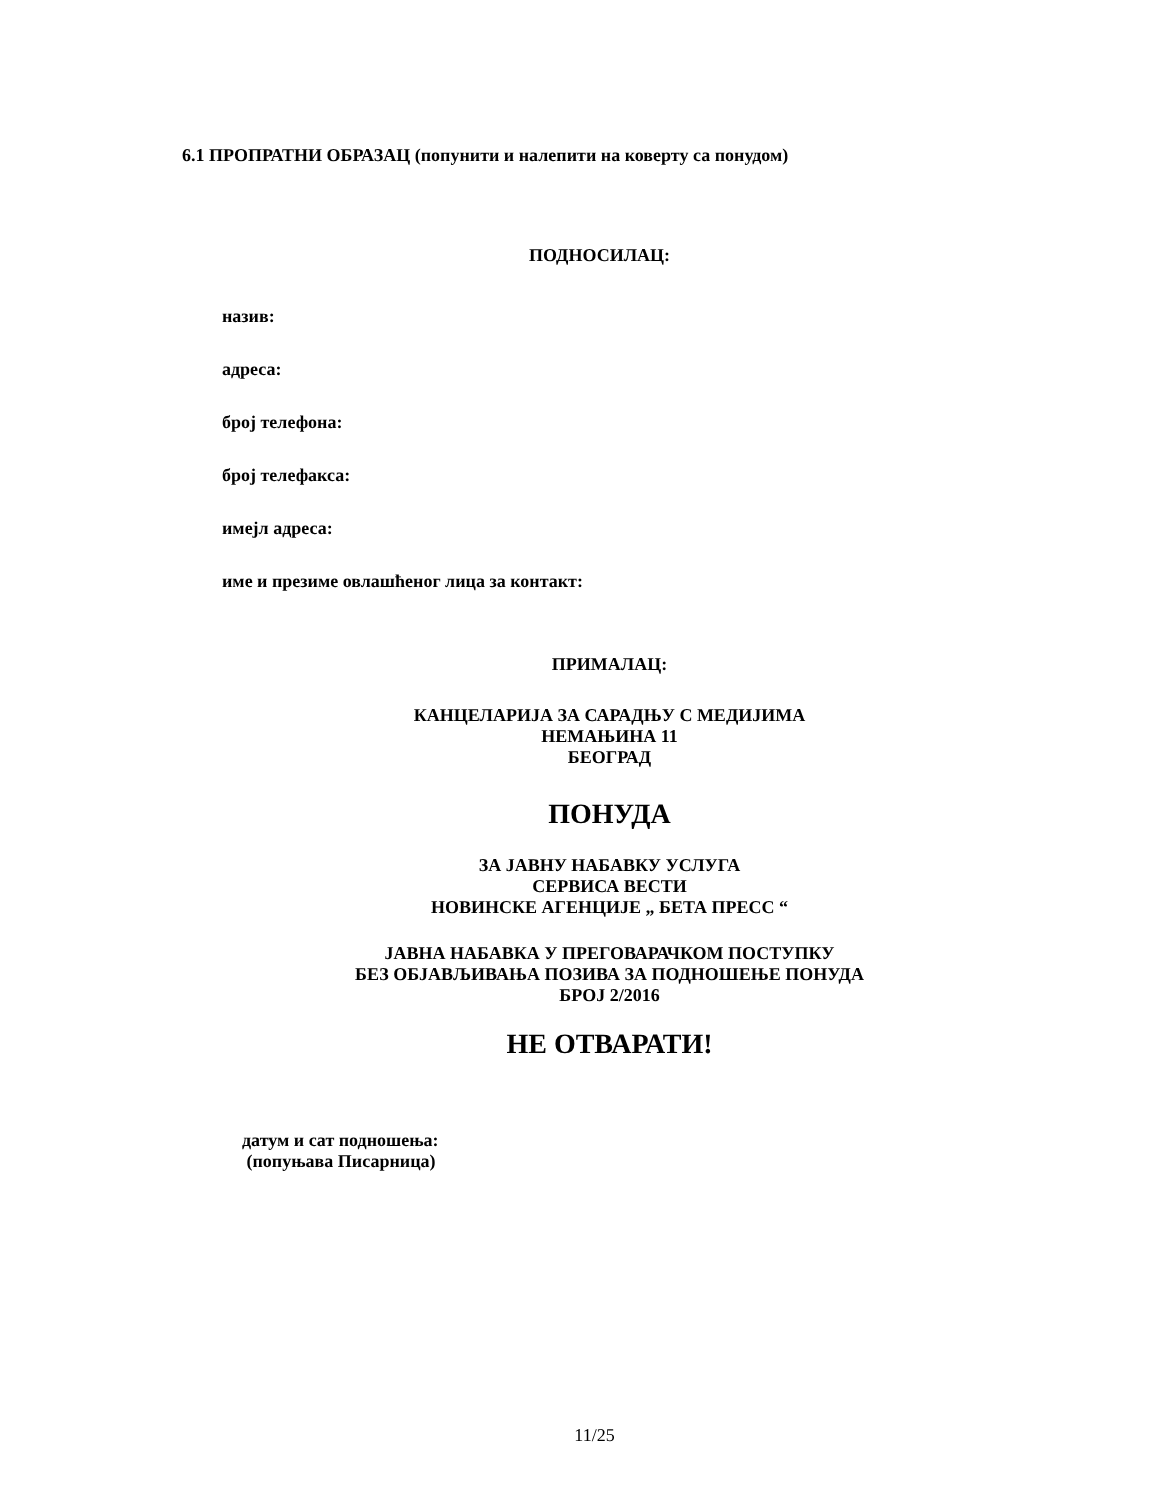6.1 ПРОПРАТНИ ОБРАЗАЦ (попунити и налепити на коверту са понудом)
ПОДНОСИЛАЦ:
назив:
адреса:
број телефона:
број телефакса:
имејл адреса:
име и презиме овлашћеног лица за контакт:
ПРИМАЛАЦ:
КАНЦЕЛАРИЈА ЗА САРАДЊУ С МЕДИЈИМА
НЕМАЊИНА 11
БЕОГРАД
ПОНУДА
ЗА ЈАВНУ НАБАВКУ УСЛУГА
СЕРВИСА ВЕСТИ
НОВИНСКЕ АГЕНЦИЈЕ „ БЕТА ПРЕСС “
ЈАВНА НАБАВКА У ПРЕГОВАРАЧКОМ ПОСТУПКУ
БЕЗ ОБЈАВЉИВАЊА ПОЗИВА ЗА ПОДНОШЕЊЕ ПОНУДА
БРОЈ 2/2016
НЕ ОТВАРАТИ!
датум и сат подношења:
(попуњава Писарница)
11/25